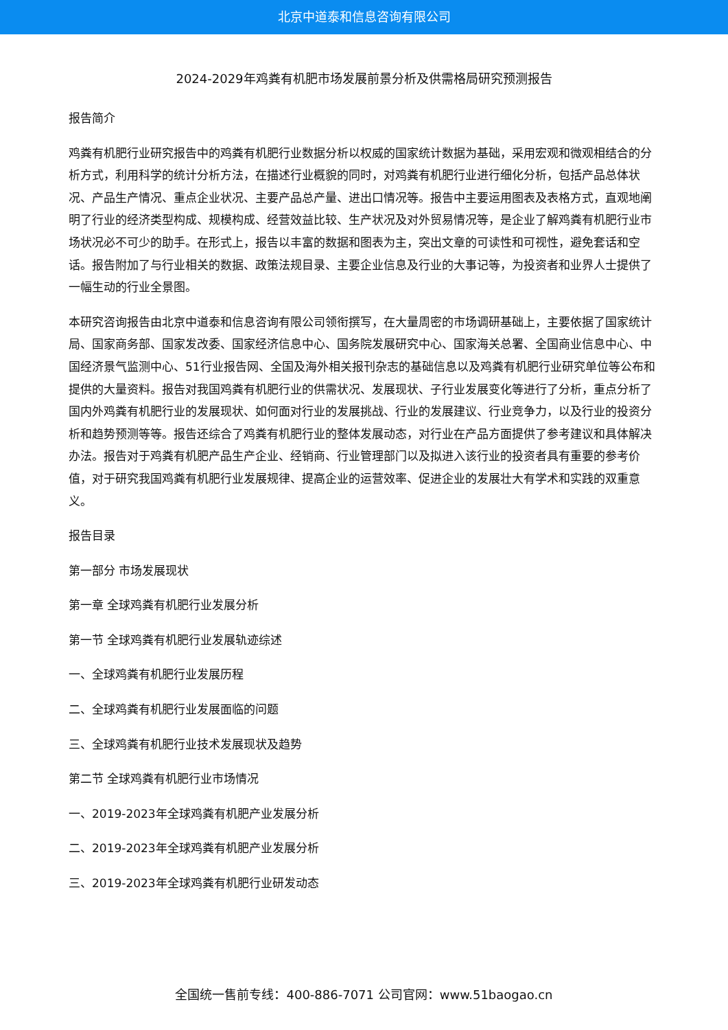北京中道泰和信息咨询有限公司
2024-2029年鸡粪有机肥市场发展前景分析及供需格局研究预测报告
报告简介
鸡粪有机肥行业研究报告中的鸡粪有机肥行业数据分析以权威的国家统计数据为基础，采用宏观和微观相结合的分析方式，利用科学的统计分析方法，在描述行业概貌的同时，对鸡粪有机肥行业进行细化分析，包括产品总体状况、产品生产情况、重点企业状况、主要产品总产量、进出口情况等。报告中主要运用图表及表格方式，直观地阐明了行业的经济类型构成、规模构成、经营效益比较、生产状况及对外贸易情况等，是企业了解鸡粪有机肥行业市场状况必不可少的助手。在形式上，报告以丰富的数据和图表为主，突出文章的可读性和可视性，避免套话和空话。报告附加了与行业相关的数据、政策法规目录、主要企业信息及行业的大事记等，为投资者和业界人士提供了一幅生动的行业全景图。
本研究咨询报告由北京中道泰和信息咨询有限公司领衔撰写，在大量周密的市场调研基础上，主要依据了国家统计局、国家商务部、国家发改委、国家经济信息中心、国务院发展研究中心、国家海关总署、全国商业信息中心、中国经济景气监测中心、51行业报告网、全国及海外相关报刊杂志的基础信息以及鸡粪有机肥行业研究单位等公布和提供的大量资料。报告对我国鸡粪有机肥行业的供需状况、发展现状、子行业发展变化等进行了分析，重点分析了国内外鸡粪有机肥行业的发展现状、如何面对行业的发展挑战、行业的发展建议、行业竞争力，以及行业的投资分析和趋势预测等等。报告还综合了鸡粪有机肥行业的整体发展动态，对行业在产品方面提供了参考建议和具体解决办法。报告对于鸡粪有机肥产品生产企业、经销商、行业管理部门以及拟进入该行业的投资者具有重要的参考价值，对于研究我国鸡粪有机肥行业发展规律、提高企业的运营效率、促进企业的发展壮大有学术和实践的双重意义。
报告目录
第一部分 市场发展现状
第一章 全球鸡粪有机肥行业发展分析
第一节 全球鸡粪有机肥行业发展轨迹综述
一、全球鸡粪有机肥行业发展历程
二、全球鸡粪有机肥行业发展面临的问题
三、全球鸡粪有机肥行业技术发展现状及趋势
第二节 全球鸡粪有机肥行业市场情况
一、2019-2023年全球鸡粪有机肥产业发展分析
二、2019-2023年全球鸡粪有机肥产业发展分析
三、2019-2023年全球鸡粪有机肥行业研发动态
全国统一售前专线：400-886-7071 公司官网：www.51baogao.cn